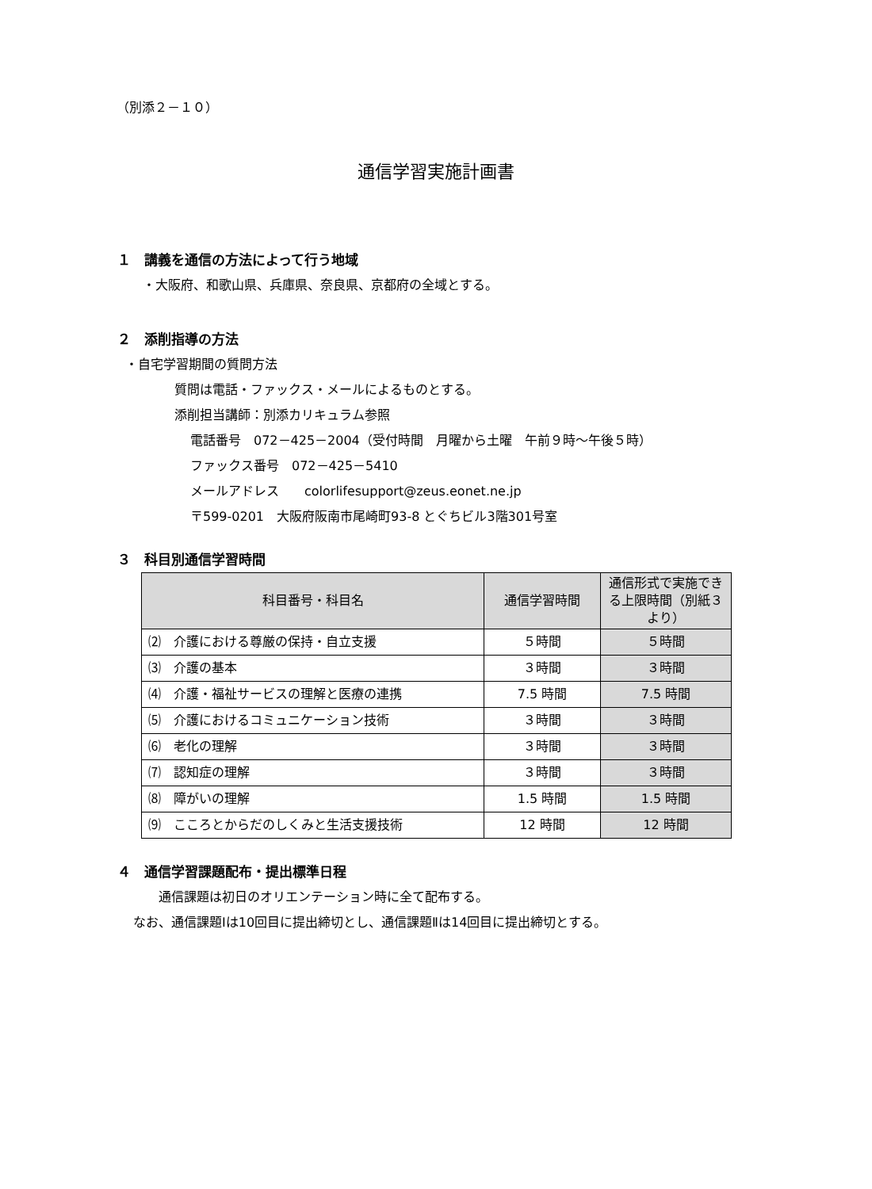（別添２－１０）
通信学習実施計画書
１　講義を通信の方法によって行う地域
・大阪府、和歌山県、兵庫県、奈良県、京都府の全域とする。
２　添削指導の方法
・自宅学習期間の質問方法
質問は電話・ファックス・メールによるものとする。
添削担当講師：別添カリキュラム参照
電話番号　072－425－2004（受付時間　月曜から土曜　午前９時～午後５時）
ファックス番号　072－425－5410
メールアドレス　　colorlifesupport@zeus.eonet.ne.jp
〒599-0201　大阪府阪南市尾崎町93-8 とぐちビル3階301号室
３　科目別通信学習時間
| 科目番号・科目名 | 通信学習時間 | 通信形式で実施できる上限時間（別紙３より） |
| --- | --- | --- |
| ⑵ 介護における尊厳の保持・自立支援 | ５時間 | ５時間 |
| ⑶ 介護の基本 | ３時間 | ３時間 |
| ⑷ 介護・福祉サービスの理解と医療の連携 | 7.5 時間 | 7.5 時間 |
| ⑸ 介護におけるコミュニケーション技術 | ３時間 | ３時間 |
| ⑹ 老化の理解 | ３時間 | ３時間 |
| ⑺ 認知症の理解 | ３時間 | ３時間 |
| ⑻ 障がいの理解 | 1.5 時間 | 1.5 時間 |
| ⑼ こころとからだのしくみと生活支援技術 | 12 時間 | 12 時間 |
４　通信学習課題配布・提出標準日程
通信課題は初日のオリエンテーション時に全て配布する。
なお、通信課題Ⅰは10回目に提出締切とし、通信課題Ⅱは14回目に提出締切とする。